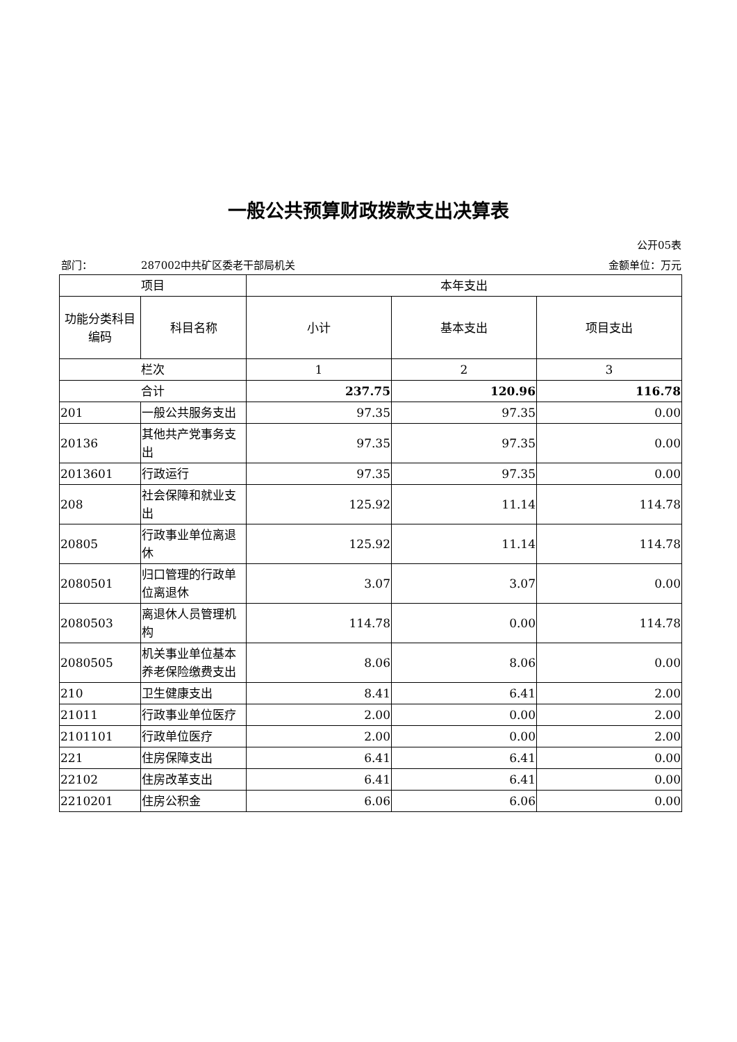一般公共预算财政拨款支出决算表
公开05表
部门： 287002中共矿区委老干部局机关 金额单位：万元
| 项目 | | 本年支出 | | |
| --- | --- | --- | --- | --- |
| 功能分类科目编码 | 科目名称 | 小计 | 基本支出 | 项目支出 |
| 栏次 | | 1 | 2 | 3 |
| 合计 | | 237.75 | 120.96 | 116.78 |
| 201 | 一般公共服务支出 | 97.35 | 97.35 | 0.00 |
| 20136 | 其他共产党事务支出 | 97.35 | 97.35 | 0.00 |
| 2013601 | 行政运行 | 97.35 | 97.35 | 0.00 |
| 208 | 社会保障和就业支出 | 125.92 | 11.14 | 114.78 |
| 20805 | 行政事业单位离退休 | 125.92 | 11.14 | 114.78 |
| 2080501 | 归口管理的行政单位离退休 | 3.07 | 3.07 | 0.00 |
| 2080503 | 离退休人员管理机构 | 114.78 | 0.00 | 114.78 |
| 2080505 | 机关事业单位基本养老保险缴费支出 | 8.06 | 8.06 | 0.00 |
| 210 | 卫生健康支出 | 8.41 | 6.41 | 2.00 |
| 21011 | 行政事业单位医疗 | 2.00 | 0.00 | 2.00 |
| 2101101 | 行政单位医疗 | 2.00 | 0.00 | 2.00 |
| 221 | 住房保障支出 | 6.41 | 6.41 | 0.00 |
| 22102 | 住房改革支出 | 6.41 | 6.41 | 0.00 |
| 2210201 | 住房公积金 | 6.06 | 6.06 | 0.00 |